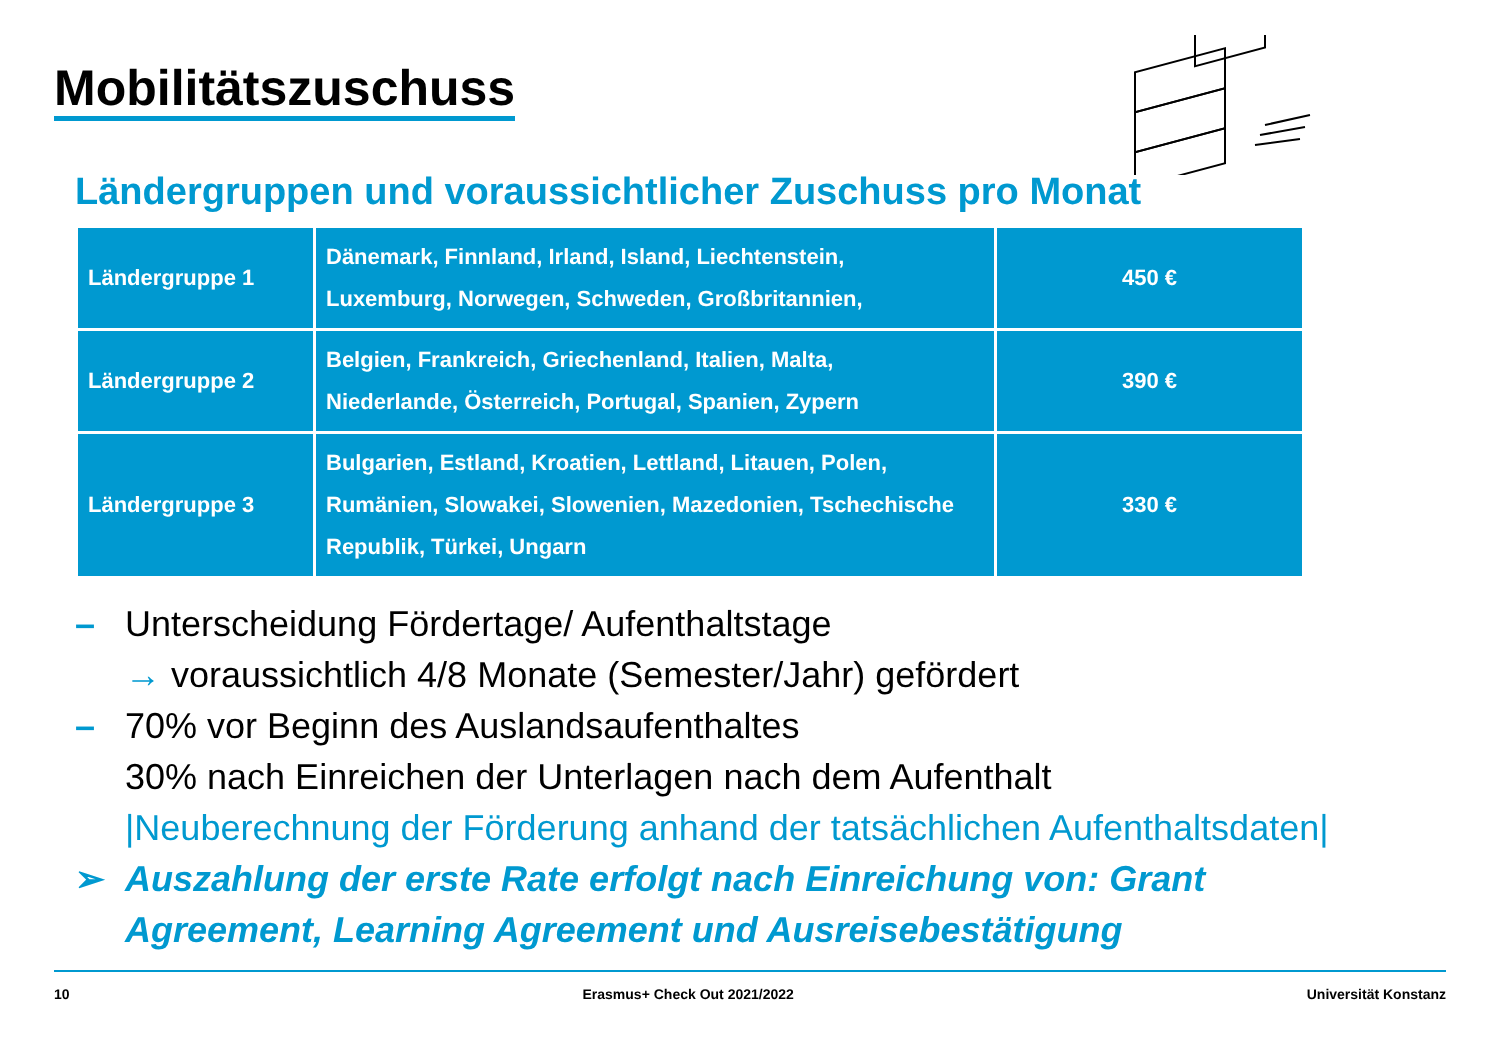Mobilitätszuschuss
Ländergruppen und voraussichtlicher Zuschuss pro Monat
| Ländergruppe 1 | Dänemark, Finnland, Irland, Island, Liechtenstein, Luxemburg, Norwegen, Schweden, Großbritannien, | 450 € |
| Ländergruppe 2 | Belgien, Frankreich, Griechenland, Italien, Malta, Niederlande, Österreich, Portugal, Spanien, Zypern | 390 € |
| Ländergruppe 3 | Bulgarien, Estland, Kroatien, Lettland, Litauen, Polen, Rumänien, Slowakei, Slowenien, Mazedonien, Tschechische Republik, Türkei, Ungarn | 330 € |
– Unterscheidung Fördertage/ Aufenthaltstage
→ voraussichtlich 4/8 Monate (Semester/Jahr) gefördert
– 70% vor Beginn des Auslandsaufenthaltes
30% nach Einreichen der Unterlagen nach dem Aufenthalt
|Neuberechnung der Förderung anhand der tatsächlichen Aufenthaltsdaten|
➢ Auszahlung der erste Rate erfolgt nach Einreichung von: Grant
Agreement, Learning Agreement und Ausreisebestätigung
10 Erasmus+ Check Out 2021/2022 Universität Konstanz